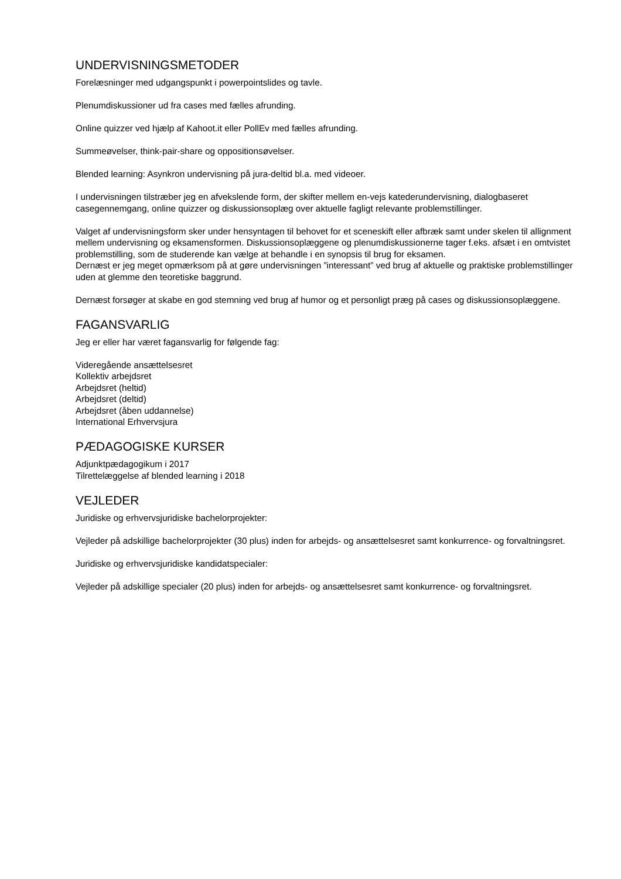UNDERVISNINGSMETODER
Forelæsninger med udgangspunkt i powerpointslides og tavle.
Plenumdiskussioner ud fra cases med fælles afrunding.
Online quizzer ved hjælp af Kahoot.it eller PollEv med fælles afrunding.
Summeøvelser, think-pair-share og oppositionsøvelser.
Blended learning: Asynkron undervisning på jura-deltid bl.a. med videoer.
I undervisningen tilstræber jeg en afvekslende form, der skifter mellem en-vejs katederundervisning, dialogbaseret casegennemgang, online quizzer og diskussionsoplæg over aktuelle fagligt relevante problemstillinger.
Valget af undervisningsform sker under hensyntagen til behovet for et sceneskift eller afbræk samt under skelen til allignment mellem undervisning og eksamensformen. Diskussionsoplæggene og plenumdiskussionerne tager f.eks. afsæt i en omtvistet problemstilling, som de studerende kan vælge at behandle i en synopsis til brug for eksamen.
Dernæst er jeg meget opmærksom på at gøre undervisningen ”interessant” ved brug af aktuelle og praktiske problemstillinger uden at glemme den teoretiske baggrund.
Dernæst forsøger at skabe en god stemning ved brug af humor og et personligt præg på cases og diskussionsoplæggene.
FAGANSVARLIG
Jeg er eller har været fagansvarlig for følgende fag:
Videregående ansættelsesret
Kollektiv arbejdsret
Arbejdsret (heltid)
Arbejdsret (deltid)
Arbejdsret (åben uddannelse)
International Erhvervsjura
PÆDAGOGISKE KURSER
Adjunktpædagogikum i 2017
Tilrettelæggelse af blended learning i 2018
VEJLEDER
Juridiske og erhvervsjuridiske bachelorprojekter:
Vejleder på adskillige bachelorprojekter (30 plus) inden for arbejds- og ansættelsesret samt konkurrence- og forvaltningsret.
Juridiske og erhvervsjuridiske kandidatspecialer:
Vejleder på adskillige specialer (20 plus) inden for arbejds- og ansættelsesret samt konkurrence- og forvaltningsret.